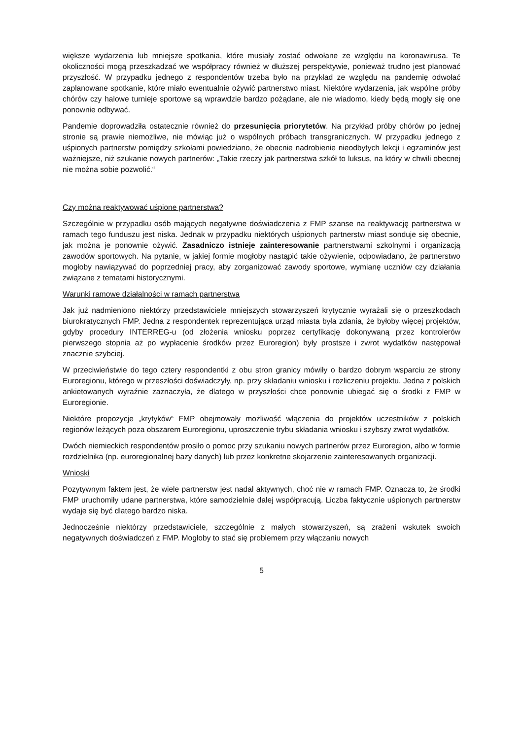większe wydarzenia lub mniejsze spotkania, które musiały zostać odwołane ze względu na koronawirusa. Te okoliczności mogą przeszkadzać we współpracy również w dłuższej perspektywie, ponieważ trudno jest planować przyszłość. W przypadku jednego z respondentów trzeba było na przykład ze względu na pandemię odwołać zaplanowane spotkanie, które miało ewentualnie ożywić partnerstwo miast. Niektóre wydarzenia, jak wspólne próby chórów czy halowe turnieje sportowe są wprawdzie bardzo pożądane, ale nie wiadomo, kiedy będą mogły się one ponownie odbywać.
Pandemie doprowadziła ostatecznie również do przesunięcia priorytetów. Na przykład próby chórów po jednej stronie są prawie niemożliwe, nie mówiąc już o wspólnych próbach transgranicznych. W przypadku jednego z uśpionych partnerstw pomiędzy szkołami powiedziano, że obecnie nadrobienie nieodbytych lekcji i egzaminów jest ważniejsze, niż szukanie nowych partnerów: „Takie rzeczy jak partnerstwa szkół to luksus, na który w chwili obecnej nie można sobie pozwolić.“
Czy można reaktywować uśpione partnerstwa?
Szczególnie w przypadku osób mających negatywne doświadczenia z FMP szanse na reaktywację partnerstwa w ramach tego funduszu jest niska. Jednak w przypadku niektórych uśpionych partnerstw miast sonduje się obecnie, jak można je ponownie ożywić. Zasadniczo istnieje zainteresowanie partnerstwami szkolnymi i organizacją zawodów sportowych. Na pytanie, w jakiej formie mogłoby nastąpić takie ożywienie, odpowiadano, że partnerstwo mogłoby nawiązywać do poprzedniej pracy, aby zorganizować zawody sportowe, wymianę uczniów czy działania związane z tematami historycznymi.
Warunki ramowe działalności w ramach partnerstwa
Jak już nadmieniono niektórzy przedstawiciele mniejszych stowarzyszeń krytycznie wyrażali się o przeszkodach biurokratycznych FMP. Jedna z respondentek reprezentująca urząd miasta była zdania, że byłoby więcej projektów, gdyby procedury INTERREG-u (od złożenia wniosku poprzez certyfikację dokonywaną przez kontrolerów pierwszego stopnia aż po wypłacenie środków przez Euroregion) były prostsze i zwrot wydatków następował znacznie szybciej.
W przeciwieństwie do tego cztery respondentki z obu stron granicy mówiły o bardzo dobrym wsparciu ze strony Euroregionu, którego w przeszłości doświadczyły, np. przy składaniu wniosku i rozliczeniu projektu. Jedna z polskich ankietowanych wyraźnie zaznaczyła, że dlatego w przyszłości chce ponownie ubiegać się o środki z FMP w Euroregionie.
Niektóre propozycje „krytyków“ FMP obejmowały możliwość włączenia do projektów uczestników z polskich regionów leżących poza obszarem Euroregionu, uproszczenie trybu składania wniosku i szybszy zwrot wydatków.
Dwóch niemieckich respondentów prosiło o pomoc przy szukaniu nowych partnerów przez Euroregion, albo w formie rozdzielnika (np. euroregionalnej bazy danych) lub przez konkretne skojarzenie zainteresowanych organizacji.
Wnioski
Pozytywnym faktem jest, że wiele partnerstw jest nadal aktywnych, choć nie w ramach FMP. Oznacza to, że środki FMP uruchomiły udane partnerstwa, które samodzielnie dalej współpracują. Liczba faktycznie uśpionych partnerstw wydaje się być dlatego bardzo niska.
Jednocześnie niektórzy przedstawiciele, szczególnie z małych stowarzyszeń, są zrażeni wskutek swoich negatywnych doświadczeń z FMP. Mogłoby to stać się problemem przy włączaniu nowych
5